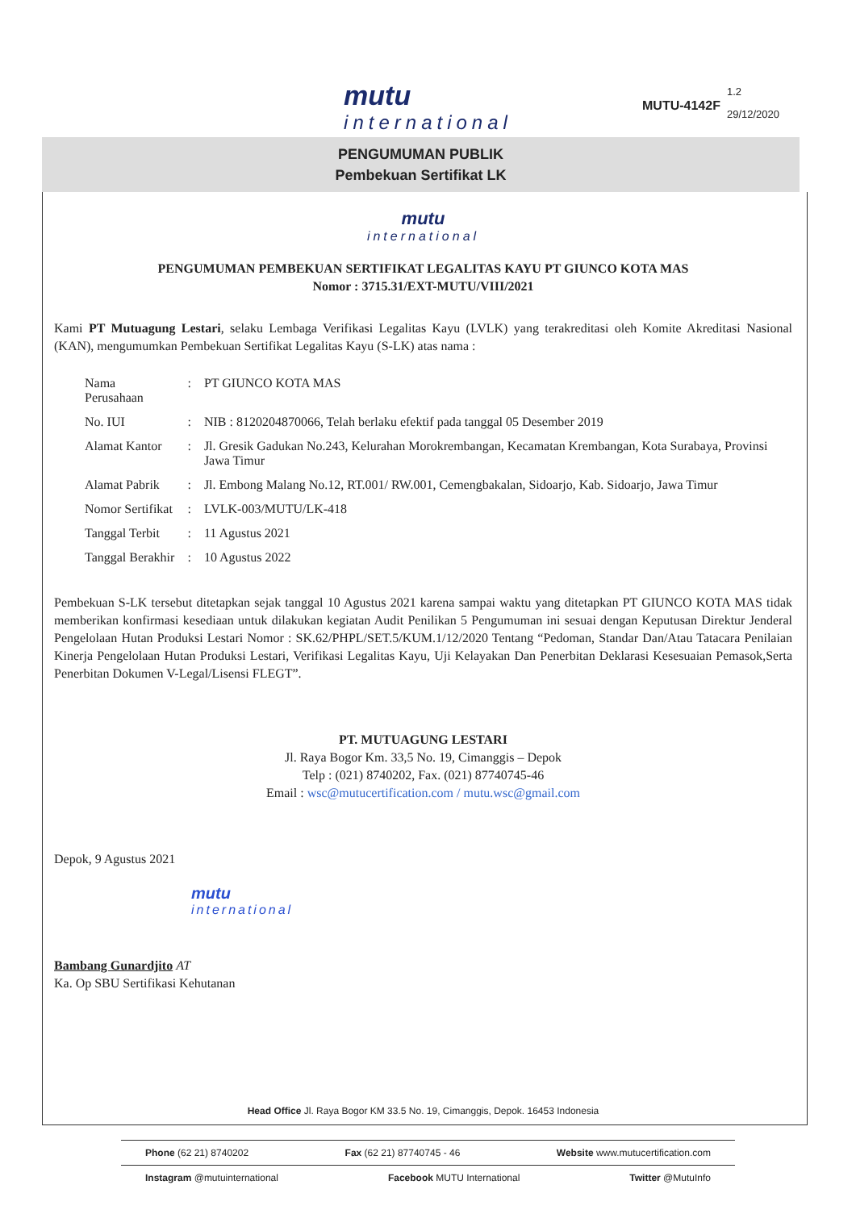mutu
international
MUTU-4142F
1.2
29/12/2020
PENGUMUMAN PUBLIK
Pembekuan Sertifikat LK
mutu
international
PENGUMUMAN PEMBEKUAN SERTIFIKAT LEGALITAS KAYU PT GIUNCO KOTA MAS
Nomor : 3715.31/EXT-MUTU/VIII/2021
Kami PT Mutuagung Lestari, selaku Lembaga Verifikasi Legalitas Kayu (LVLK) yang terakreditasi oleh Komite Akreditasi Nasional (KAN), mengumumkan Pembekuan Sertifikat Legalitas Kayu (S-LK) atas nama :
| Nama Perusahaan | : | PT GIUNCO KOTA MAS |
| No. IUI | : | NIB : 8120204870066, Telah berlaku efektif pada tanggal 05 Desember 2019 |
| Alamat Kantor | : | Jl. Gresik Gadukan No.243, Kelurahan Morokrembangan, Kecamatan Krembangan, Kota Surabaya, Provinsi Jawa Timur |
| Alamat Pabrik | : | Jl. Embong Malang No.12, RT.001/ RW.001, Cemengbakalan, Sidoarjo, Kab. Sidoarjo, Jawa Timur |
| Nomor Sertifikat | : | LVLK-003/MUTU/LK-418 |
| Tanggal Terbit | : | 11 Agustus 2021 |
| Tanggal Berakhir | : | 10 Agustus 2022 |
Pembekuan S-LK tersebut ditetapkan sejak tanggal 10 Agustus 2021 karena sampai waktu yang ditetapkan PT GIUNCO KOTA MAS tidak memberikan konfirmasi kesediaan untuk dilakukan kegiatan Audit Penilikan 5 Pengumuman ini sesuai dengan Keputusan Direktur Jenderal Pengelolaan Hutan Produksi Lestari Nomor : SK.62/PHPL/SET.5/KUM.1/12/2020 Tentang “Pedoman, Standar Dan/Atau Tatacara Penilaian Kinerja Pengelolaan Hutan Produksi Lestari, Verifikasi Legalitas Kayu, Uji Kelayakan Dan Penerbitan Deklarasi Kesesuaian Pemasok,Serta Penerbitan Dokumen V-Legal/Lisensi FLEGT”.
PT. MUTUAGUNG LESTARI
Jl. Raya Bogor Km. 33,5 No. 19, Cimanggis – Depok
Telp : (021) 8740202, Fax. (021) 87740745-46
Email : wsc@mutucertification.com / mutu.wsc@gmail.com
Depok, 9 Agustus 2021
mutu
international
Bambang Gunardjito AT
Ka. Op SBU Sertifikasi Kehutanan
Head Office Jl. Raya Bogor KM 33.5 No. 19, Cimanggis, Depok. 16453 Indonesia
Phone (62 21) 8740202 Fax (62 21) 87740745 - 46 Website www.mutucertification.com
Instagram @mutuinternational Facebook MUTU International Twitter @MutuInfo